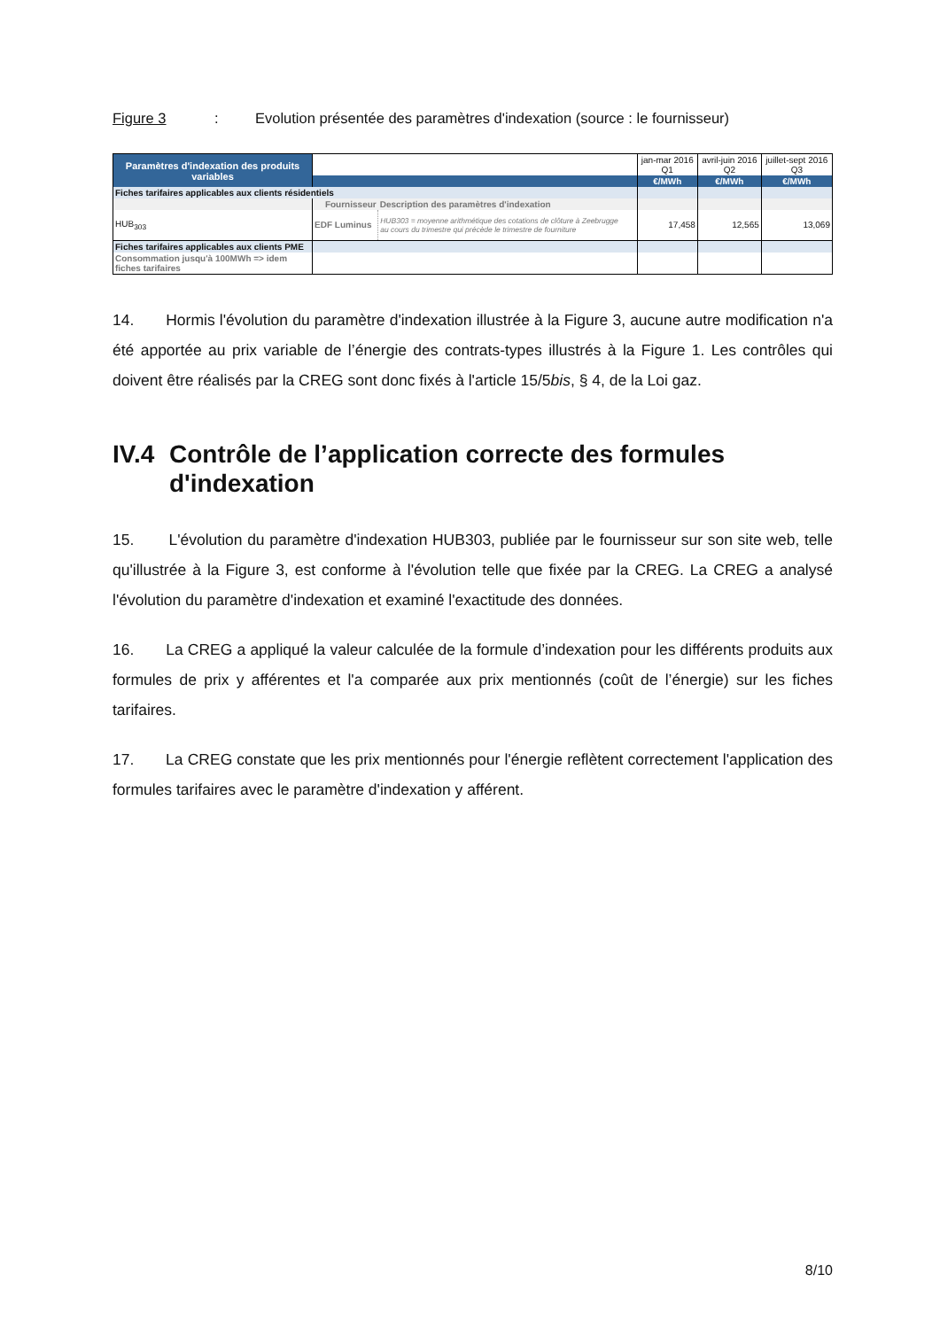Figure 3 : Evolution présentée des paramètres d'indexation (source : le fournisseur)
| Paramètres d'indexation des produits variables | | | jan-mar 2016 Q1 | avril-juin 2016 Q2 | juillet-sept 2016 Q3 |
| | | | €/MWh | €/MWh | €/MWh |
| Fiches tarifaires applicables aux clients résidentiels | | | | | |
| | Fournisseur | Description des paramètres d'indexation | | | |
| HUB<sub>303</sub> | EDF Luminus | HUB303 = moyenne arithmétique des cotations de clôture à Zeebrugge au cours du trimestre qui précède le trimestre de fourniture | 17,458 | 12,565 | 13,069 |
| Fiches tarifaires applicables aux clients PME | | | | | |
| Consommation jusqu'à 100MWh => idem fiches tarifaires | | | | | |
14. Hormis l'évolution du paramètre d'indexation illustrée à la Figure 3, aucune autre modification n'a été apportée au prix variable de l’énergie des contrats-types illustrés à la Figure 1. Les contrôles qui doivent être réalisés par la CREG sont donc fixés à l'article 15/5bis, § 4, de la Loi gaz.
IV.4 Contrôle de l’application correcte des formules d'indexation
15. L'évolution du paramètre d'indexation HUB303, publiée par le fournisseur sur son site web, telle qu'illustrée à la Figure 3, est conforme à l'évolution telle que fixée par la CREG. La CREG a analysé l'évolution du paramètre d'indexation et examiné l'exactitude des données.
16. La CREG a appliqué la valeur calculée de la formule d’indexation pour les différents produits aux formules de prix y afférentes et l'a comparée aux prix mentionnés (coût de l’énergie) sur les fiches tarifaires.
17. La CREG constate que les prix mentionnés pour l'énergie reflètent correctement l'application des formules tarifaires avec le paramètre d'indexation y afférent.
8/10